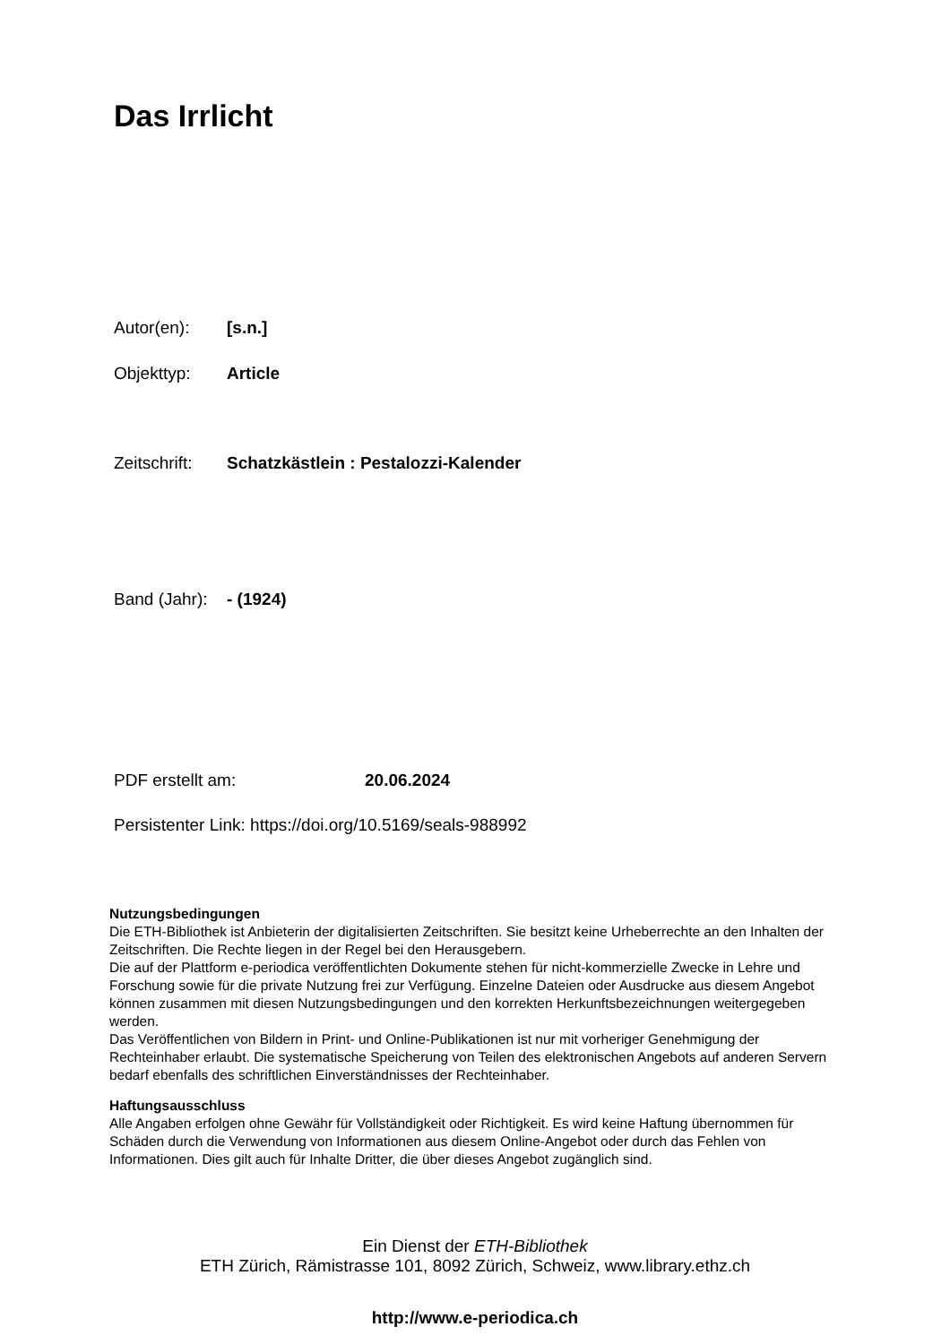Das Irrlicht
Autor(en): [s.n.]
Objekttyp: Article
Zeitschrift: Schatzkästlein : Pestalozzi-Kalender
Band (Jahr): - (1924)
PDF erstellt am: 20.06.2024
Persistenter Link: https://doi.org/10.5169/seals-988992
Nutzungsbedingungen
Die ETH-Bibliothek ist Anbieterin der digitalisierten Zeitschriften. Sie besitzt keine Urheberrechte an den Inhalten der Zeitschriften. Die Rechte liegen in der Regel bei den Herausgebern.
Die auf der Plattform e-periodica veröffentlichten Dokumente stehen für nicht-kommerzielle Zwecke in Lehre und Forschung sowie für die private Nutzung frei zur Verfügung. Einzelne Dateien oder Ausdrucke aus diesem Angebot können zusammen mit diesen Nutzungsbedingungen und den korrekten Herkunftsbezeichnungen weitergegeben werden.
Das Veröffentlichen von Bildern in Print- und Online-Publikationen ist nur mit vorheriger Genehmigung der Rechteinhaber erlaubt. Die systematische Speicherung von Teilen des elektronischen Angebots auf anderen Servern bedarf ebenfalls des schriftlichen Einverständnisses der Rechteinhaber.
Haftungsausschluss
Alle Angaben erfolgen ohne Gewähr für Vollständigkeit oder Richtigkeit. Es wird keine Haftung übernommen für Schäden durch die Verwendung von Informationen aus diesem Online-Angebot oder durch das Fehlen von Informationen. Dies gilt auch für Inhalte Dritter, die über dieses Angebot zugänglich sind.
Ein Dienst der ETH-Bibliothek
ETH Zürich, Rämistrasse 101, 8092 Zürich, Schweiz, www.library.ethz.ch
http://www.e-periodica.ch